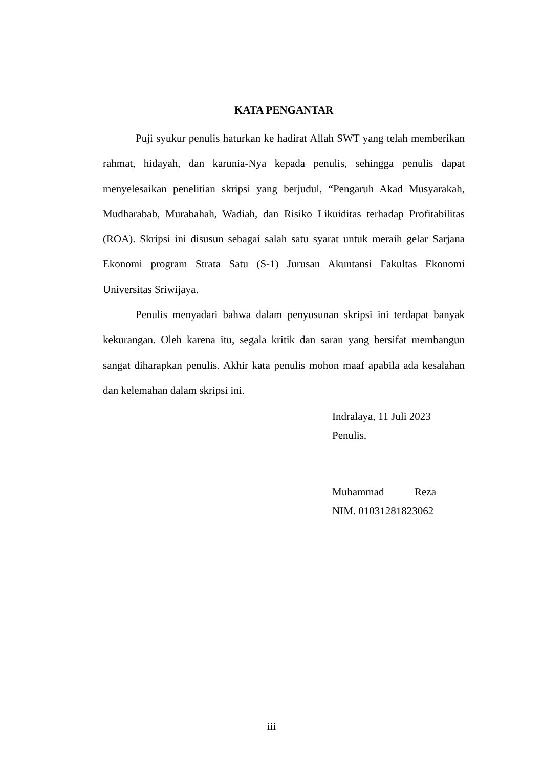KATA PENGANTAR
Puji syukur penulis haturkan ke hadirat Allah SWT yang telah memberikan rahmat, hidayah, dan karunia-Nya kepada penulis, sehingga penulis dapat menyelesaikan penelitian skripsi yang berjudul, “Pengaruh Akad Musyarakah, Mudharabab, Murabahah, Wadiah, dan Risiko Likuiditas terhadap Profitabilitas (ROA). Skripsi ini disusun sebagai salah satu syarat untuk meraih gelar Sarjana Ekonomi program Strata Satu (S-1) Jurusan Akuntansi Fakultas Ekonomi Universitas Sriwijaya.
Penulis menyadari bahwa dalam penyusunan skripsi ini terdapat banyak kekurangan. Oleh karena itu, segala kritik dan saran yang bersifat membangun sangat diharapkan penulis. Akhir kata penulis mohon maaf apabila ada kesalahan dan kelemahan dalam skripsi ini.
Indralaya, 11 Juli 2023
Penulis,
Muhammad Reza
NIM. 01031281823062
iii